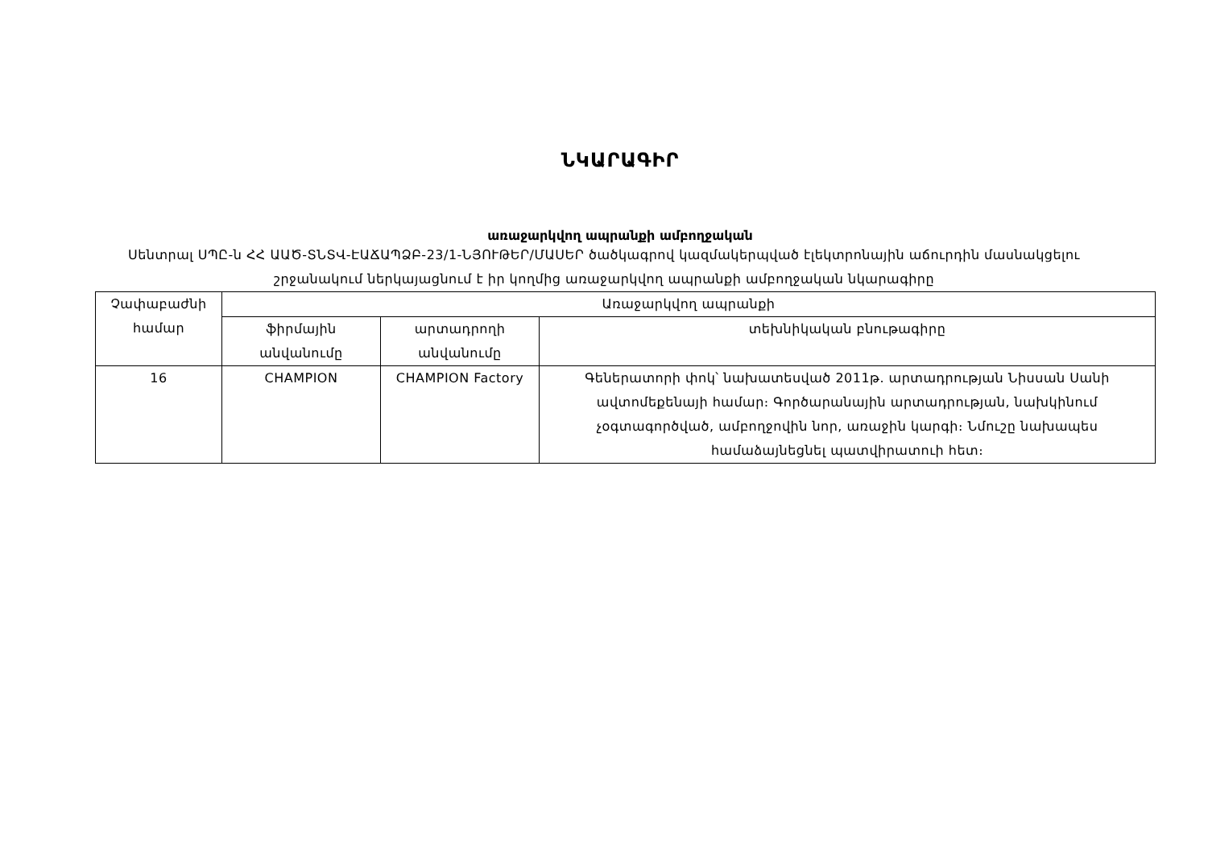ՆԿԱՐԱԳԻՐ
առաջարկվող ապրանքի ամբողջական
Սենտրալ ՍՊԸ-ն ՀՀ ԱԱԾ-ՏՆՏՎ-ԷԱՃԱՊՁԲ-23/1-ՆՅՈՒԹԵՐ/ՄԱՍԵՐ ծածկագրով կազմակերպված էլեկտրոնային աճուրդին մասնակցելու շրջանակում ներկայացնում է իր կողմից առաջարկվող ապրանքի ամբողջական նկարագիրը
| Չափաբաժնի համար | Առաջարկվող ապրանքի | | |
| --- | --- | --- | --- |
| | ֆիրմային անվանումը | արտադրողի անվանումը | տեխնիկական բնութագիրը |
| 16 | CHAMPION | CHAMPION Factory | Գեներատորի փոկ՝ նախատեսված 2011թ. արտադրության Նիսսան Սանի ավտոմեքենայի համար։ Գործարանային արտադրության, նախկինում չօգտագործված, ամբողջովին նոր, առաջին կարգի։ Նմուշը նախապես համաձայնեցնել պատվիրատուի հետ։ |